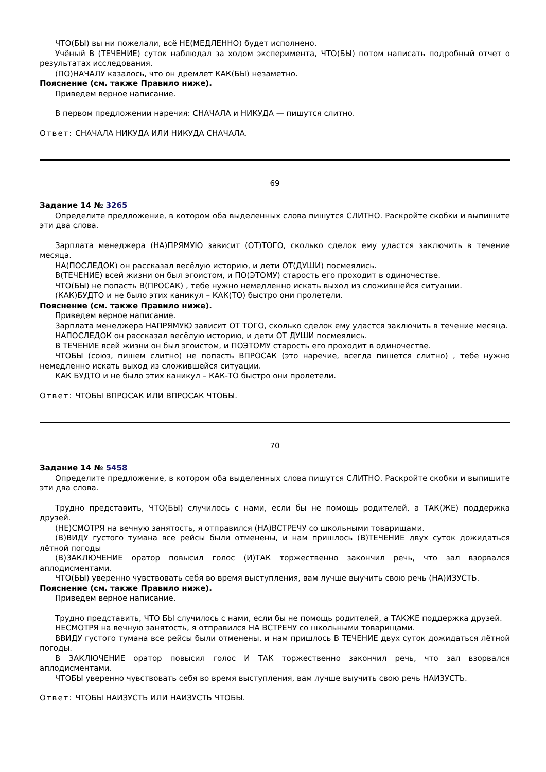ЧТО(БЫ) вы ни пожелали, всё НЕ(МЕДЛЕННО) будет исполнено.
Учёный В (ТЕЧЕНИЕ) суток наблюдал за ходом эксперимента, ЧТО(БЫ) потом написать подробный отчет о результатах исследования.
(ПО)НАЧАЛУ казалось, что он дремлет КАК(БЫ) незаметно.
Пояснение (см. также Правило ниже).
Приведем верное написание.
В первом предложении наречия: СНАЧАЛА и НИКУДА — пишутся слитно.
Ответ: СНАЧАЛА НИКУДА ИЛИ НИКУДА СНАЧАЛА.
69
Задание 14 № 3265
Определите предложение, в котором оба выделенных слова пишутся СЛИТНО. Раскройте скобки и выпишите эти два слова.
Зарплата менеджера (НА)ПРЯМУЮ зависит (ОТ)ТОГО, сколько сделок ему удастся заключить в течение месяца.
НА(ПОСЛЕДОК) он рассказал весёлую историю, и дети ОТ(ДУШИ) посмеялись.
В(ТЕЧЕНИЕ) всей жизни он был эгоистом, и ПО(ЭТОМУ) старость его проходит в одиночестве.
ЧТО(БЫ) не попасть В(ПРОСАК) , тебе нужно немедленно искать выход из сложившейся ситуации.
(КАК)БУДТО и не было этих каникул – КАК(ТО) быстро они пролетели.
Пояснение (см. также Правило ниже).
Приведем верное написание.
Зарплата менеджера НАПРЯМУЮ зависит ОТ ТОГО, сколько сделок ему удастся заключить в течение месяца.
НАПОСЛЕДОК он рассказал весёлую историю, и дети ОТ ДУШИ посмеялись.
В ТЕЧЕНИЕ всей жизни он был эгоистом, и ПОЭТОМУ старость его проходит в одиночестве.
ЧТОБЫ (союз, пишем слитно) не попасть ВПРОСАК (это наречие, всегда пишется слитно) , тебе нужно немедленно искать выход из сложившейся ситуации.
КАК БУДТО и не было этих каникул – КАК-ТО быстро они пролетели.
Ответ: ЧТОБЫ ВПРОСАК ИЛИ ВПРОСАК ЧТОБЫ.
70
Задание 14 № 5458
Определите предложение, в котором оба выделенных слова пишутся СЛИТНО. Раскройте скобки и выпишите эти два слова.
Трудно представить, ЧТО(БЫ) случилось с нами, если бы не помощь родителей, а ТАК(ЖЕ) поддержка друзей.
(НЕ)СМОТРЯ на вечную занятость, я отправился (НА)ВСТРЕЧУ со школьными товарищами.
(В)ВИДУ густого тумана все рейсы были отменены, и нам пришлось (В)ТЕЧЕНИЕ двух суток дожидаться лётной погоды
(В)ЗАКЛЮЧЕНИЕ оратор повысил голос (И)ТАК торжественно закончил речь, что зал взорвался аплодисментами.
ЧТО(БЫ) уверенно чувствовать себя во время выступления, вам лучше выучить свою речь (НА)ИЗУСТЬ.
Пояснение (см. также Правило ниже).
Приведем верное написание.
Трудно представить, ЧТО БЫ случилось с нами, если бы не помощь родителей, а ТАКЖЕ поддержка друзей.
НЕСМОТРЯ на вечную занятость, я отправился НА ВСТРЕЧУ со школьными товарищами.
ВВИДУ густого тумана все рейсы были отменены, и нам пришлось В ТЕЧЕНИЕ двух суток дожидаться лётной погоды.
В ЗАКЛЮЧЕНИЕ оратор повысил голос И ТАК торжественно закончил речь, что зал взорвался аплодисментами.
ЧТОБЫ уверенно чувствовать себя во время выступления, вам лучше выучить свою речь НАИЗУСТЬ.
Ответ: ЧТОБЫ НАИЗУСТЬ ИЛИ НАИЗУСТЬ ЧТОБЫ.